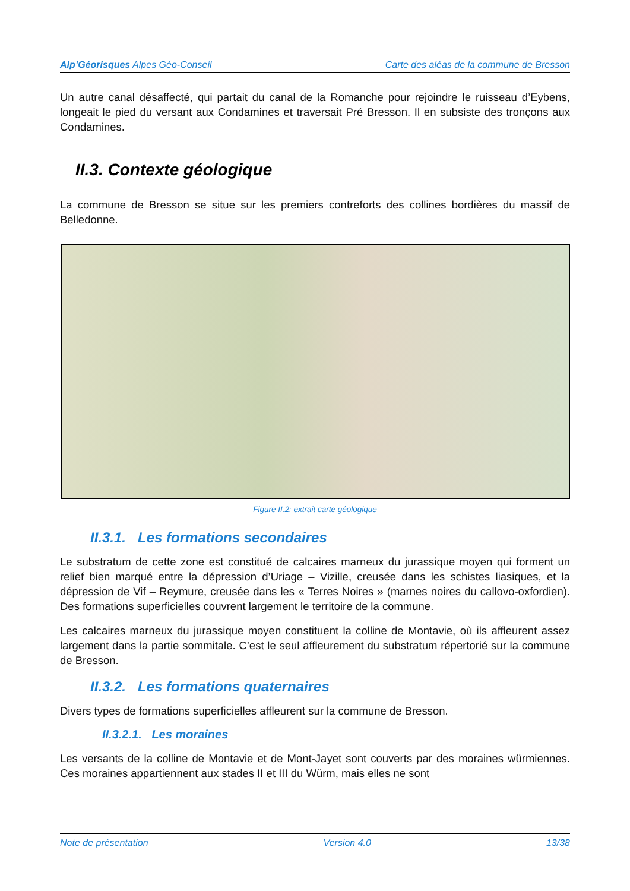Alp’Géorisques Alpes Géo-Conseil Carte des aléas de la commune de Bresson
Un autre canal désaffecté, qui partait du canal de la Romanche pour rejoindre le ruisseau d’Eybens, longeait le pied du versant aux Condamines et traversait Pré Bresson. Il en subsiste des tronçons aux Condamines.
II.3. Contexte géologique
La commune de Bresson se situe sur les premiers contreforts des collines bordières du massif de Belledonne.
Figure II.2: extrait carte géologique
II.3.1. Les formations secondaires
Le substratum de cette zone est constitué de calcaires marneux du jurassique moyen qui forment un relief bien marqué entre la dépression d’Uriage – Vizille, creusée dans les schistes liasiques, et la dépression de Vif – Reymure, creusée dans les « Terres Noires » (marnes noires du callovo-oxfordien). Des formations superficielles couvrent largement le territoire de la commune.
Les calcaires marneux du jurassique moyen constituent la colline de Montavie, où ils affleurent assez largement dans la partie sommitale. C’est le seul affleurement du substratum répertorié sur la commune de Bresson.
II.3.2. Les formations quaternaires
Divers types de formations superficielles affleurent sur la commune de Bresson.
II.3.2.1. Les moraines
Les versants de la colline de Montavie et de Mont-Jayet sont couverts par des moraines würmiennes. Ces moraines appartiennent aux stades II et III du Würm, mais elles ne sont
Note de présentation Version 4.0 13/38